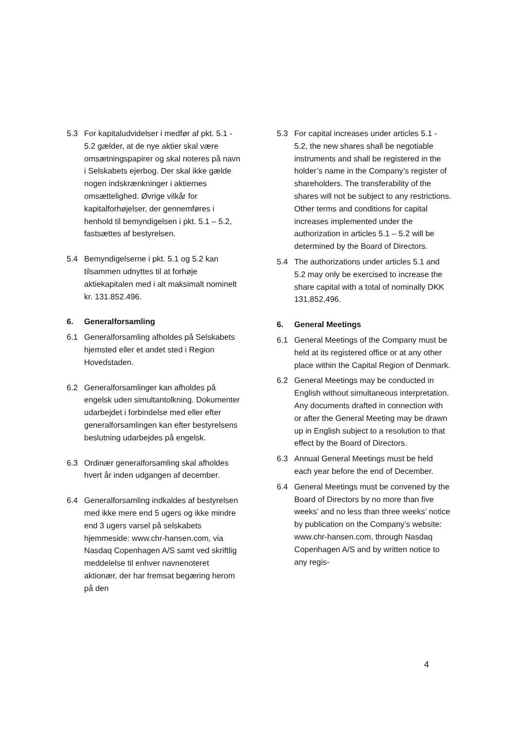5.3 For kapitaludvidelser i medfør af pkt. 5.1 - 5.2 gælder, at de nye aktier skal være omsætningspapirer og skal noteres på navn i Selskabets ejerbog. Der skal ikke gælde nogen indskrænkninger i aktiernes omsættelighed. Øvrige vilkår for kapitalforhøjelser, der gennemføres i henhold til bemyndigelsen i pkt. 5.1 – 5.2, fastsættes af bestyrelsen.
5.4 Bemyndigelserne i pkt. 5.1 og 5.2 kan tilsammen udnyttes til at forhøje aktiekapitalen med i alt maksimalt nominelt kr. 131.852.496.
6. Generalforsamling
6.1 Generalforsamling afholdes på Selskabets hjemsted eller et andet sted i Region Hovedstaden.
6.2 Generalforsamlinger kan afholdes på engelsk uden simultantolkning. Dokumenter udarbejdet i forbindelse med eller efter generalforsamlingen kan efter bestyrelsens beslutning udarbejdes på engelsk.
6.3 Ordinær generalforsamling skal afholdes hvert år inden udgangen af december.
6.4 Generalforsamling indkaldes af bestyrelsen med ikke mere end 5 ugers og ikke mindre end 3 ugers varsel på selskabets hjemmeside: www.chr-hansen.com, via Nasdaq Copenhagen A/S samt ved skriftlig meddelelse til enhver navnenoteret aktionær, der har fremsat begæring herom på den
5.3 For capital increases under articles 5.1 - 5.2, the new shares shall be negotiable instruments and shall be registered in the holder’s name in the Company’s register of shareholders. The transferability of the shares will not be subject to any restrictions. Other terms and conditions for capital increases implemented under the authorization in articles 5.1 – 5.2 will be determined by the Board of Directors.
5.4 The authorizations under articles 5.1 and 5.2 may only be exercised to increase the share capital with a total of nominally DKK 131,852,496.
6. General Meetings
6.1 General Meetings of the Company must be held at its registered office or at any other place within the Capital Region of Denmark.
6.2 General Meetings may be conducted in English without simultaneous interpretation. Any documents drafted in connection with or after the General Meeting may be drawn up in English subject to a resolution to that effect by the Board of Directors.
6.3 Annual General Meetings must be held each year before the end of December.
6.4 General Meetings must be convened by the Board of Directors by no more than five weeks’ and no less than three weeks’ notice by publication on the Company’s website: www.chr-hansen.com, through Nasdaq Copenhagen A/S and by written notice to any regis-
4